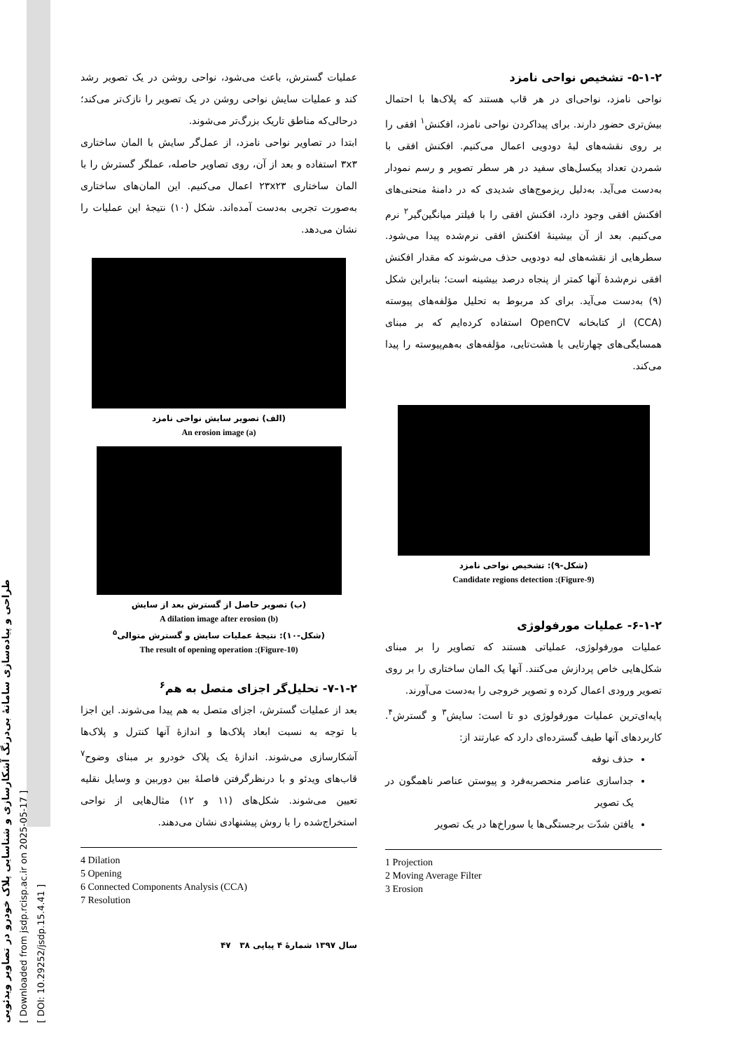طراحی و پیاده‌سازی سامانهٔ بی‌درنگ آشکارسازی و شناسایی پلاک خودرو در تصاویر ویدئویی
[ Downloaded from jsdp.rcisp.ac.ir on 2025-05-17 ]
[ DOI: 10.29252/jsdp.15.4.41 ]
۵-۱-۲- تشخیص نواحی نامزد
نواحی نامزد، نواحی‌ای در هر قاب هستند که پلاک‌ها با احتمال بیش‌تری حضور دارند. برای پیداکردن نواحی نامزد، افکنش<sup>۱</sup> افقی را بر روی نقشه‌های لبهٔ دودویی اعمال می‌کنیم. افکنش افقی با شمردن تعداد پیکسل‌های سفید در هر سطر تصویر و رسم نمودار به‌دست می‌آید. به‌دلیل ریزموج‌های شدیدی که در دامنهٔ منحنی‌های افکنش افقی وجود دارد، افکنش افقی را با فیلتر میانگین‌گیر<sup>۲</sup> نرم می‌کنیم. بعد از آن بیشینهٔ افکنش افقی نرم‌شده پیدا می‌شود. سطرهایی از نقشه‌های لبه دودویی حذف می‌شوند که مقدار افکنش افقی نرم‌شدهٔ آنها کمتر از پنجاه درصد بیشینه است؛ بنابراین شکل (۹) به‌دست می‌آید. برای کد مربوط به تحلیل مؤلفه‌های پیوسته (CCA) از کتابخانه OpenCV استفاده کرده‌ایم که بر مبنای همسایگی‌های چهارتایی یا هشت‌تایی، مؤلفه‌های به‌هم‌پیوسته را پیدا می‌کند.
(شکل-۹): تشخیص نواحی نامزد
(Figure-9): Candidate regions detection
۶-۱-۲- عملیات مورفولوژی
عملیات مورفولوژی، عملیاتی هستند که تصاویر را بر مبنای شکل‌هایی خاص پردازش می‌کنند. آنها یک المان ساختاری را بر روی تصویر ورودی اعمال کرده و تصویر خروجی را به‌دست می‌آورند.
پایه‌ای‌ترین عملیات مورفولوژی دو تا است: سایش<sup>۳</sup> و گسترش<sup>۴</sup>. کاربردهای آنها طیف گسترده‌ای دارد که عبارتند از:
حذف نوفه
جداسازی عناصر منحصربه‌فرد و پیوستن عناصر ناهمگون در یک تصویر
یافتن شدّت برجستگی‌ها یا سوراخ‌ها در یک تصویر
1 Projection
2 Moving Average Filter
3 Erosion
عملیات گسترش، باعث می‌شود، نواحی روشن در یک تصویر رشد کند و عملیات سایش نواحی روشن در یک تصویر را نازک‌تر می‌کند؛ درحالی‌که مناطق تاریک بزرگ‌تر می‌شوند.
ابتدا در تصاویر نواحی نامزد، از عمل‌گر سایش با المان ساختاری ۳x۳ استفاده و بعد از آن، روی تصاویر حاصله، عملگر گسترش را با المان ساختاری ۲۳x۲۳ اعمال می‌کنیم. این المان‌های ساختاری به‌صورت تجربی به‌دست آمده‌اند. شکل (۱۰) نتیجهٔ این عملیات را نشان می‌دهد.
(الف) تصویر سایش نواحی نامزد
(a) An erosion image
(ب) تصویر حاصل از گسترش بعد از سایش
(b) A dilation image after erosion
(شکل-۱۰): نتیجهٔ عملیات سایش و گسترش متوالی<sup>۵</sup>
(Figure-10): The result of opening operation
۷-۱-۲- تحلیل‌گر اجزای متصل به هم<sup>۶</sup>
بعد از عملیات گسترش، اجزای متصل به هم پیدا می‌شوند. این اجزا با توجه به نسبت ابعاد پلاک‌ها و اندازهٔ آنها کنترل و پلاک‌ها آشکارسازی می‌شوند. اندازهٔ یک پلاک خودرو بر مبنای وضوح<sup>۷</sup> قاب‌های ویدئو و با درنظرگرفتن فاصلهٔ بین دوربین و وسایل نقلیه تعیین می‌شوند. شکل‌های (۱۱ و ۱۲) مثال‌هایی از نواحی استخراج‌شده را با روش پیشنهادی نشان می‌دهند.
4 Dilation
5 Opening
6 Connected Components Analysis (CCA)
7 Resolution
سال ۱۳۹۷ شمارهٔ ۴ پیاپی ۳۸ ۴۷